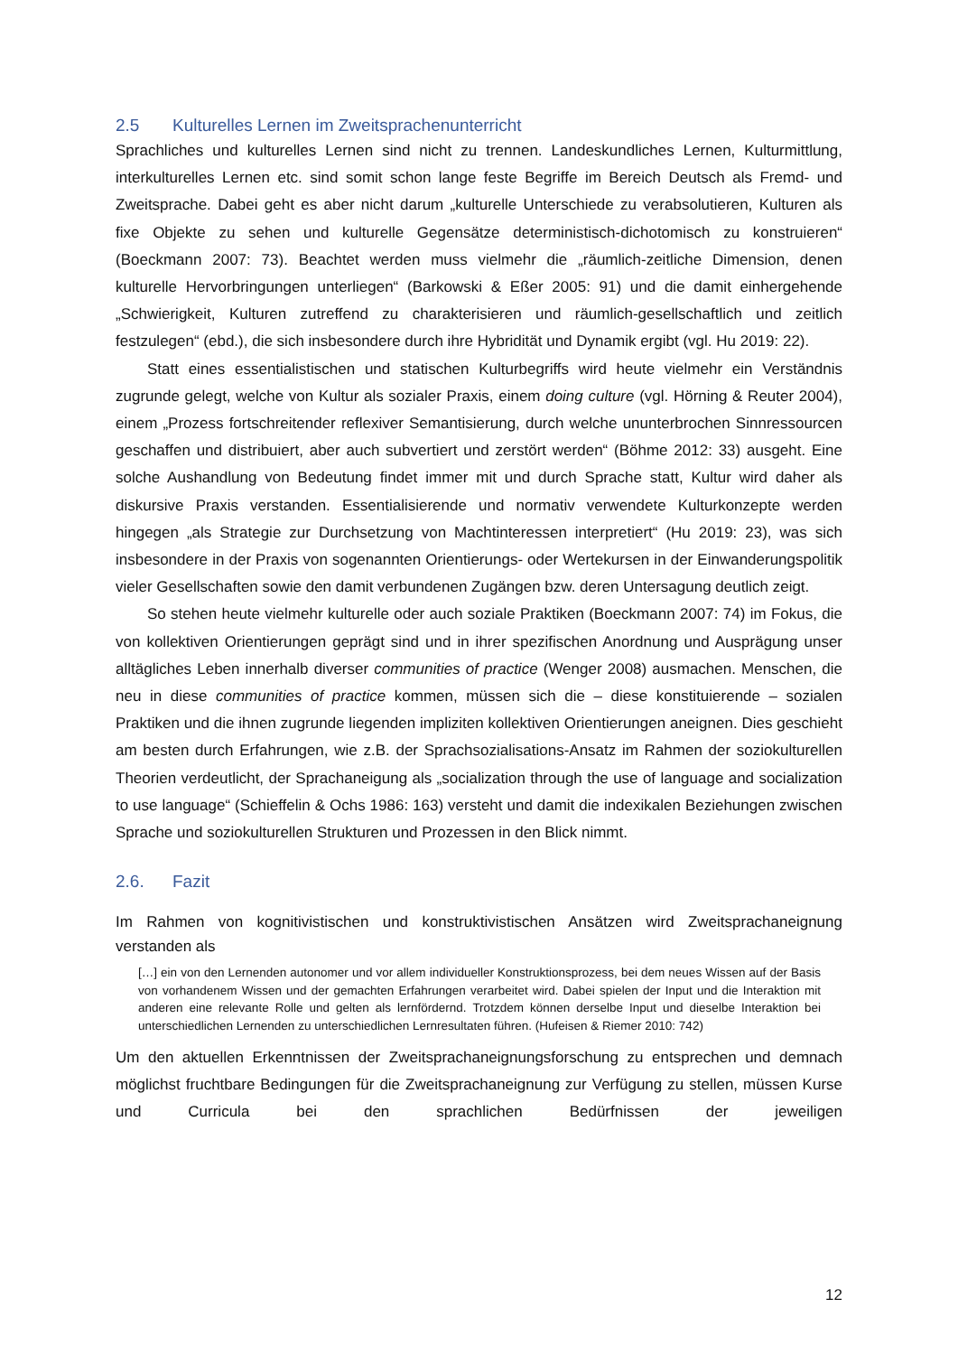2.5 Kulturelles Lernen im Zweitsprachenunterricht
Sprachliches und kulturelles Lernen sind nicht zu trennen. Landeskundliches Lernen, Kulturmittlung, interkulturelles Lernen etc. sind somit schon lange feste Begriffe im Bereich Deutsch als Fremd- und Zweitsprache. Dabei geht es aber nicht darum „kulturelle Unterschiede zu verabsolutieren, Kulturen als fixe Objekte zu sehen und kulturelle Gegensätze deterministisch-dichotomisch zu konstruieren“ (Boeckmann 2007: 73). Beachtet werden muss vielmehr die „räumlich-zeitliche Dimension, denen kulturelle Hervorbringungen unterliegen“ (Barkowski & Eßer 2005: 91) und die damit einhergehende „Schwierigkeit, Kulturen zutreffend zu charakterisieren und räumlich-gesellschaftlich und zeitlich festzulegen“ (ebd.), die sich insbesondere durch ihre Hybridität und Dynamik ergibt (vgl. Hu 2019: 22).
Statt eines essentialistischen und statischen Kulturbegriffs wird heute vielmehr ein Verständnis zugrunde gelegt, welche von Kultur als sozialer Praxis, einem doing culture (vgl. Hörning & Reuter 2004), einem „Prozess fortschreitender reflexiver Semantisierung, durch welche ununterbrochen Sinnressourcen geschaffen und distribuiert, aber auch subvertiert und zerstört werden“ (Böhme 2012: 33) ausgeht. Eine solche Aushandlung von Bedeutung findet immer mit und durch Sprache statt, Kultur wird daher als diskursive Praxis verstanden. Essentialisierende und normativ verwendete Kulturkonzepte werden hingegen „als Strategie zur Durchsetzung von Machtinteressen interpretiert“ (Hu 2019: 23), was sich insbesondere in der Praxis von sogenannten Orientierungs- oder Wertekursen in der Einwanderungspolitik vieler Gesellschaften sowie den damit verbundenen Zugängen bzw. deren Untersagung deutlich zeigt.
So stehen heute vielmehr kulturelle oder auch soziale Praktiken (Boeckmann 2007: 74) im Fokus, die von kollektiven Orientierungen geprägt sind und in ihrer spezifischen Anordnung und Ausprägung unser alltägliches Leben innerhalb diverser communities of practice (Wenger 2008) ausmachen. Menschen, die neu in diese communities of practice kommen, müssen sich die – diese konstituierende – sozialen Praktiken und die ihnen zugrunde liegenden impliziten kollektiven Orientierungen aneignen. Dies geschieht am besten durch Erfahrungen, wie z.B. der Sprachsozialisations-Ansatz im Rahmen der soziokulturellen Theorien verdeutlicht, der Sprachaneigung als „socialization through the use of language and socialization to use language“ (Schieffelin & Ochs 1986: 163) versteht und damit die indexikalen Beziehungen zwischen Sprache und soziokulturellen Strukturen und Prozessen in den Blick nimmt.
2.6. Fazit
Im Rahmen von kognitivistischen und konstruktivistischen Ansätzen wird Zweitsprachaneignung verstanden als
[…] ein von den Lernenden autonomer und vor allem individueller Konstruktionsprozess, bei dem neues Wissen auf der Basis von vorhandenem Wissen und der gemachten Erfahrungen verarbeitet wird. Dabei spielen der Input und die Interaktion mit anderen eine relevante Rolle und gelten als lernfördernd. Trotzdem können derselbe Input und dieselbe Interaktion bei unterschiedlichen Lernenden zu unterschiedlichen Lernresultaten führen. (Hufeisen & Riemer 2010: 742)
Um den aktuellen Erkenntnissen der Zweitsprachaneignungsforschung zu entsprechen und demnach möglichst fruchtbare Bedingungen für die Zweitsprachaneignung zur Verfügung zu stellen, müssen Kurse und Curricula bei den sprachlichen Bedürfnissen der jeweiligen
12